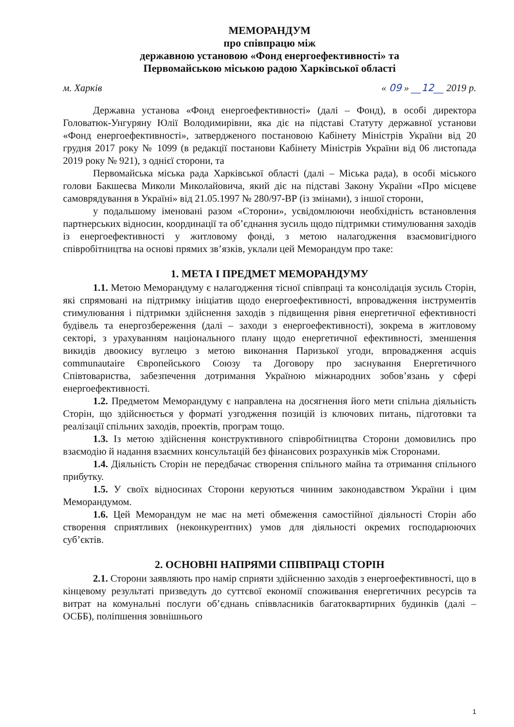МЕМОРАНДУМ
про співпрацю між
державною установою «Фонд енергоефективності» та
Первомайською міською радою Харківської області
м. Харків « 09 » __12__ 2019 р.
Державна установа «Фонд енергоефективності» (далі – Фонд), в особі директора Головатюк-Унгуряну Юлії Володимирівни, яка діє на підставі Статуту державної установи «Фонд енергоефективності», затвердженого постановою Кабінету Міністрів України від 20 грудня 2017 року № 1099 (в редакції постанови Кабінету Міністрів України від 06 листопада 2019 року № 921), з однієї сторони, та
Первомайська міська рада Харківської області (далі – Міська рада), в особі міського голови Бакшеєва Миколи Миколайовича, який діє на підставі Закону України «Про місцеве самоврядування в Україні» від 21.05.1997 № 280/97-ВР (із змінами), з іншої сторони,
у подальшому іменовані разом «Сторони», усвідомлюючи необхідність встановлення партнерських відносин, координації та об’єднання зусиль щодо підтримки стимулювання заходів із енергоефективності у житловому фонді, з метою налагодження взаємовигідного співробітництва на основі прямих зв’язків, уклали цей Меморандум про таке:
1. МЕТА І ПРЕДМЕТ МЕМОРАНДУМУ
1.1. Метою Меморандуму є налагодження тісної співпраці та консолідація зусиль Сторін, які спрямовані на підтримку ініціатив щодо енергоефективності, впровадження інструментів стимулювання і підтримки здійснення заходів з підвищення рівня енергетичної ефективності будівель та енергозбереження (далі – заходи з енергоефективності), зокрема в житловому секторі, з урахуванням національного плану щодо енергетичної ефективності, зменшення викидів двоокису вуглецю з метою виконання Паризької угоди, впровадження acquis communautaire Європейського Союзу та Договору про заснування Енергетичного Співтовариства, забезпечення дотримання Україною міжнародних зобов’язань у сфері енергоефективності.
1.2. Предметом Меморандуму є направлена на досягнення його мети спільна діяльність Сторін, що здійснюється у форматі узгодження позицій із ключових питань, підготовки та реалізації спільних заходів, проектів, програм тощо.
1.3. Із метою здійснення конструктивного співробітництва Сторони домовились про взаємодію й надання взаємних консультацій без фінансових розрахунків між Сторонами.
1.4. Діяльність Сторін не передбачає створення спільного майна та отримання спільного прибутку.
1.5. У своїх відносинах Сторони керуються чинним законодавством України і цим Меморандумом.
1.6. Цей Меморандум не має на меті обмеження самостійної діяльності Сторін або створення сприятливих (неконкурентних) умов для діяльності окремих господарюючих суб’єктів.
2. ОСНОВНІ НАПРЯМИ СПІВПРАЦІ СТОРІН
2.1. Сторони заявляють про намір сприяти здійсненню заходів з енергоефективності, що в кінцевому результаті призведуть до суттєвої економії споживання енергетичних ресурсів та витрат на комунальні послуги об’єднань співвласників багатоквартирних будинків (далі – ОСББ), поліпшення зовнішнього
1